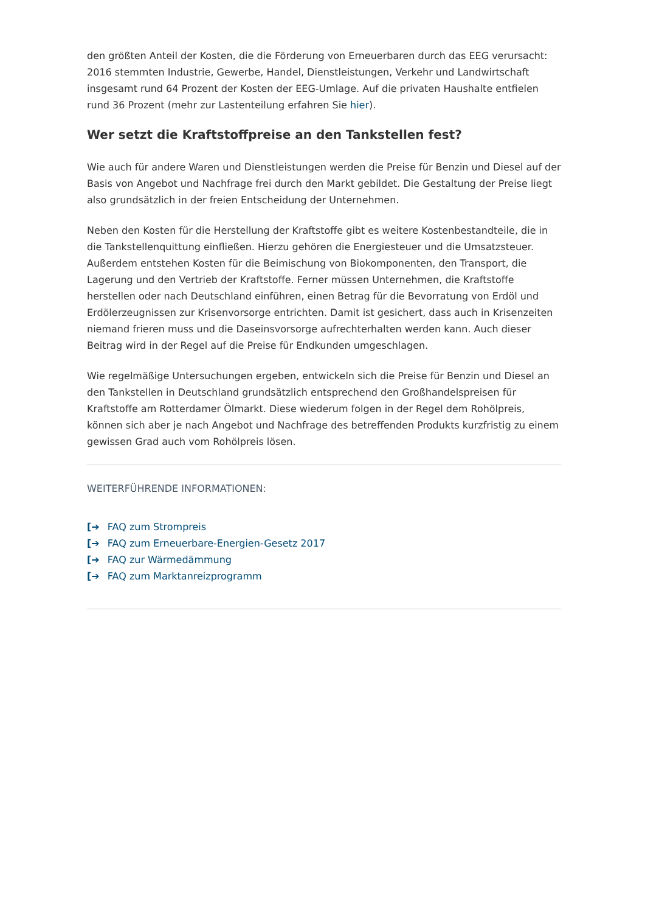den größten Anteil der Kosten, die die Förderung von Erneuerbaren durch das EEG verursacht: 2016 stemmten Industrie, Gewerbe, Handel, Dienstleistungen, Verkehr und Landwirtschaft insgesamt rund 64 Prozent der Kosten der EEG-Umlage. Auf die privaten Haushalte entfielen rund 36 Prozent (mehr zur Lastenteilung erfahren Sie hier).
Wer setzt die Kraftstoffpreise an den Tankstellen fest?
Wie auch für andere Waren und Dienstleistungen werden die Preise für Benzin und Diesel auf der Basis von Angebot und Nachfrage frei durch den Markt gebildet. Die Gestaltung der Preise liegt also grundsätzlich in der freien Entscheidung der Unternehmen.
Neben den Kosten für die Herstellung der Kraftstoffe gibt es weitere Kostenbestandteile, die in die Tankstellenquittung einfließen. Hierzu gehören die Energiesteuer und die Umsatzsteuer. Außerdem entstehen Kosten für die Beimischung von Biokomponenten, den Transport, die Lagerung und den Vertrieb der Kraftstoffe. Ferner müssen Unternehmen, die Kraftstoffe herstellen oder nach Deutschland einführen, einen Betrag für die Bevorratung von Erdöl und Erdölerzeugnissen zur Krisenvorsorge entrichten. Damit ist gesichert, dass auch in Krisenzeiten niemand frieren muss und die Daseinsvorsorge aufrechterhalten werden kann. Auch dieser Beitrag wird in der Regel auf die Preise für Endkunden umgeschlagen.
Wie regelmäßige Untersuchungen ergeben, entwickeln sich die Preise für Benzin und Diesel an den Tankstellen in Deutschland grundsätzlich entsprechend den Großhandelspreisen für Kraftstoffe am Rotterdamer Ölmarkt. Diese wiederum folgen in der Regel dem Rohölpreis, können sich aber je nach Angebot und Nachfrage des betreffenden Produkts kurzfristig zu einem gewissen Grad auch vom Rohölpreis lösen.
WEITERFÜHRENDE INFORMATIONEN:
[➔ FAQ zum Strompreis
[➔ FAQ zum Erneuerbare-Energien-Gesetz 2017
[➔ FAQ zur Wärmedämmung
[➔ FAQ zum Marktanreizprogramm